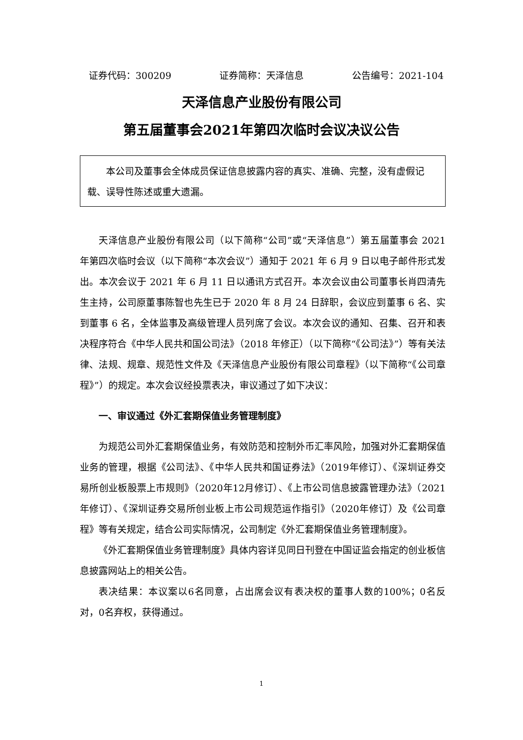证券代码：300209 证券简称：天泽信息 公告编号：2021-104
天泽信息产业股份有限公司
第五届董事会2021年第四次临时会议决议公告
本公司及董事会全体成员保证信息披露内容的真实、准确、完整，没有虚假记载、误导性陈述或重大遗漏。
天泽信息产业股份有限公司（以下简称“公司”或“天泽信息”）第五届董事会 2021 年第四次临时会议（以下简称“本次会议”）通知于 2021 年 6 月 9 日以电子邮件形式发出。本次会议于 2021 年 6 月 11 日以通讯方式召开。本次会议由公司董事长肖四清先生主持，公司原董事陈智也先生已于 2020 年 8 月 24 日辞职，会议应到董事 6 名、实到董事 6 名，全体监事及高级管理人员列席了会议。本次会议的通知、召集、召开和表决程序符合《中华人民共和国公司法》（2018 年修正）（以下简称“《公司法》”）等有关法律、法规、规章、规范性文件及《天泽信息产业股份有限公司章程》（以下简称“《公司章程》”）的规定。本次会议经投票表决，审议通过了如下决议：
一、审议通过《外汇套期保值业务管理制度》
为规范公司外汇套期保值业务，有效防范和控制外币汇率风险，加强对外汇套期保值业务的管理，根据《公司法》、《中华人民共和国证券法》（2019年修订）、《深圳证券交易所创业板股票上市规则》（2020年12月修订）、《上市公司信息披露管理办法》（2021年修订）、《深圳证券交易所创业板上市公司规范运作指引》（2020年修订）及《公司章程》等有关规定，结合公司实际情况，公司制定《外汇套期保值业务管理制度》。
《外汇套期保值业务管理制度》具体内容详见同日刊登在中国证监会指定的创业板信息披露网站上的相关公告。
表决结果：本议案以6名同意，占出席会议有表决权的董事人数的100%；0名反对，0名弃权，获得通过。
1